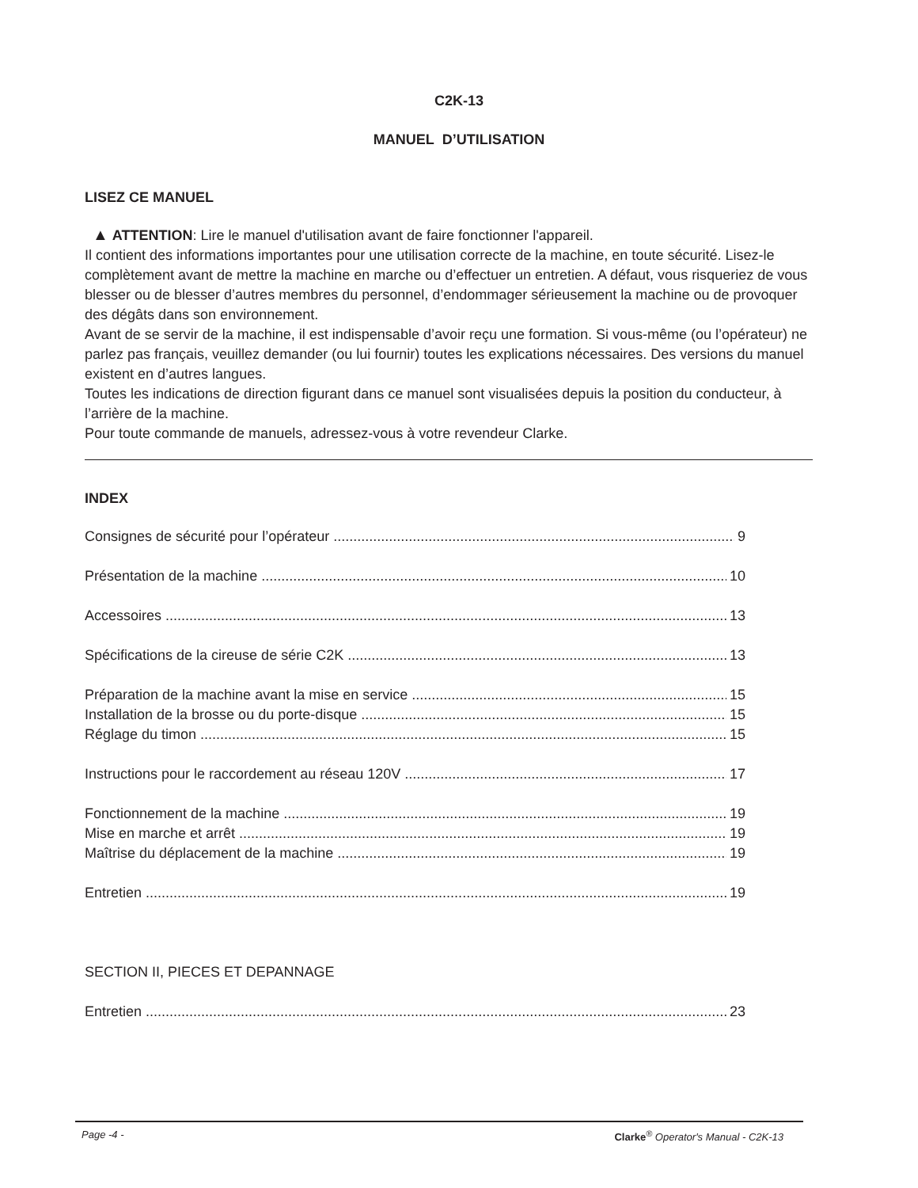C2K-13
MANUEL D’UTILISATION
LISEZ CE MANUEL
▲ ATTENTION: Lire le manuel d'utilisation avant de faire fonctionner l'appareil.
Il contient des informations importantes pour une utilisation correcte de la machine, en toute sécurité. Lisez-le complètement avant de mettre la machine en marche ou d’effectuer un entretien. A défaut, vous risqueriez de vous blesser ou de blesser d’autres membres du personnel, d’endommager sérieusement la machine ou de provoquer des dégâts dans son environnement.
Avant de se servir de la machine, il est indispensable d’avoir reçu une formation. Si vous-même (ou l’opérateur) ne parlez pas français, veuillez demander (ou lui fournir) toutes les explications nécessaires. Des versions du manuel existent en d’autres langues.
Toutes les indications de direction figurant dans ce manuel sont visualisées depuis la position du conducteur, à l’arrière de la machine.
Pour toute commande de manuels, adressez-vous à votre revendeur Clarke.
INDEX
Consignes de sécurité pour l’opérateur 9
Présentation de la machine 10
Accessoires 13
Spécifications de la cireuse de série C2K 13
Préparation de la machine avant la mise en service 15
Installation de la brosse ou du porte-disque 15
Réglage du timon 15
Instructions pour le raccordement au réseau 120V 17
Fonctionnement de la machine 19
Mise en marche et arrêt 19
Maîtrise du déplacement de la machine 19
Entretien 19
SECTION II, PIECES ET DEPANNAGE
Entretien 23
Page -4 - Clarke<sup>®</sup> Operator's Manual - C2K-13